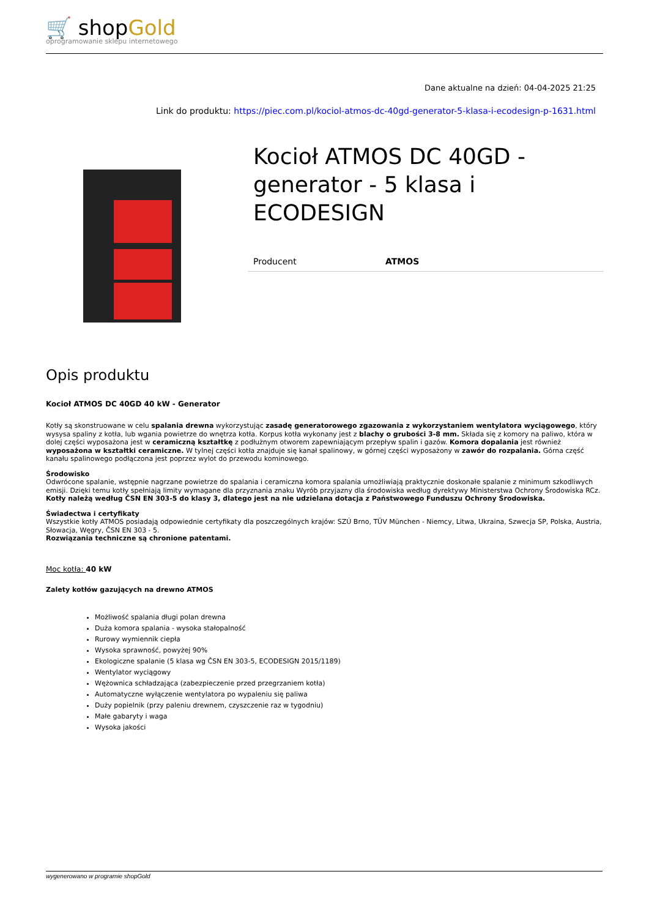🛒 shopGold
oprogramowanie sklepu internetowego
Dane aktualne na dzień: 04-04-2025 21:25
Link do produktu: https://piec.com.pl/kociol-atmos-dc-40gd-generator-5-klasa-i-ecodesign-p-1631.html
Kocioł ATMOS DC 40GD - generator - 5 klasa i ECODESIGN
| Producent | ATMOS |
Opis produktu
Kocioł ATMOS DC 40GD 40 kW - Generator
Kotły są skonstruowane w celu spalania drewna wykorzystując zasadę generatorowego zgazowania z wykorzystaniem wentylatora wyciągowego, który wysysa spaliny z kotła, lub wgania powietrze do wnętrza kotła. Korpus kotła wykonany jest z blachy o grubości 3-8 mm. Składa się z komory na paliwo, która w dolej części wyposażona jest w ceramiczną kształtkę z podłużnym otworem zapewniającym przepływ spalin i gazów. Komora dopalania jest również wyposażona w kształtki ceramiczne. W tylnej części kotła znajduje się kanał spalinowy, w górnej części wyposażony w zawór do rozpalania. Górna część kanału spalinowego podłączona jest poprzez wylot do przewodu kominowego.
Środowisko
Odwrócone spalanie, wstępnie nagrzane powietrze do spalania i ceramiczna komora spalania umożliwiają praktycznie doskonałe spalanie z minimum szkodliwych emisji. Dzięki temu kotły spełniają limity wymagane dla przyznania znaku Wyrób przyjazny dla środowiska według dyrektywy Ministerstwa Ochrony Środowiska RCz. Kotły należą według ČSN EN 303-5 do klasy 3, dlatego jest na nie udzielana dotacja z Państwowego Funduszu Ochrony Środowiska.
Świadectwa i certyfikaty
Wszystkie kotły ATMOS posiadają odpowiednie certyfikaty dla poszczególnych krajów: SZÚ Brno, TÜV München - Niemcy, Litwa, Ukraina, Szwecja SP, Polska, Austria, Słowacja, Węgry, ČSN EN 303 - 5.
Rozwiązania techniczne są chronione patentami.
Moc kotła: 40 kW
Zalety kotłów gazujących na drewno ATMOS
Możliwość spalania długi polan drewna
Duża komora spalania - wysoka stałopalność
Rurowy wymiennik ciepła
Wysoka sprawność, powyżej 90%
Ekologiczne spalanie (5 klasa wg ČSN EN 303-5, ECODESIGN 2015/1189)
Wentylator wyciągowy
Wężownica schładzająca (zabezpieczenie przed przegrzaniem kotła)
Automatyczne wyłączenie wentylatora po wypaleniu się paliwa
Duży popielnik (przy paleniu drewnem, czyszczenie raz w tygodniu)
Małe gabaryty i waga
Wysoka jakości
wygenerowano w programie shopGold